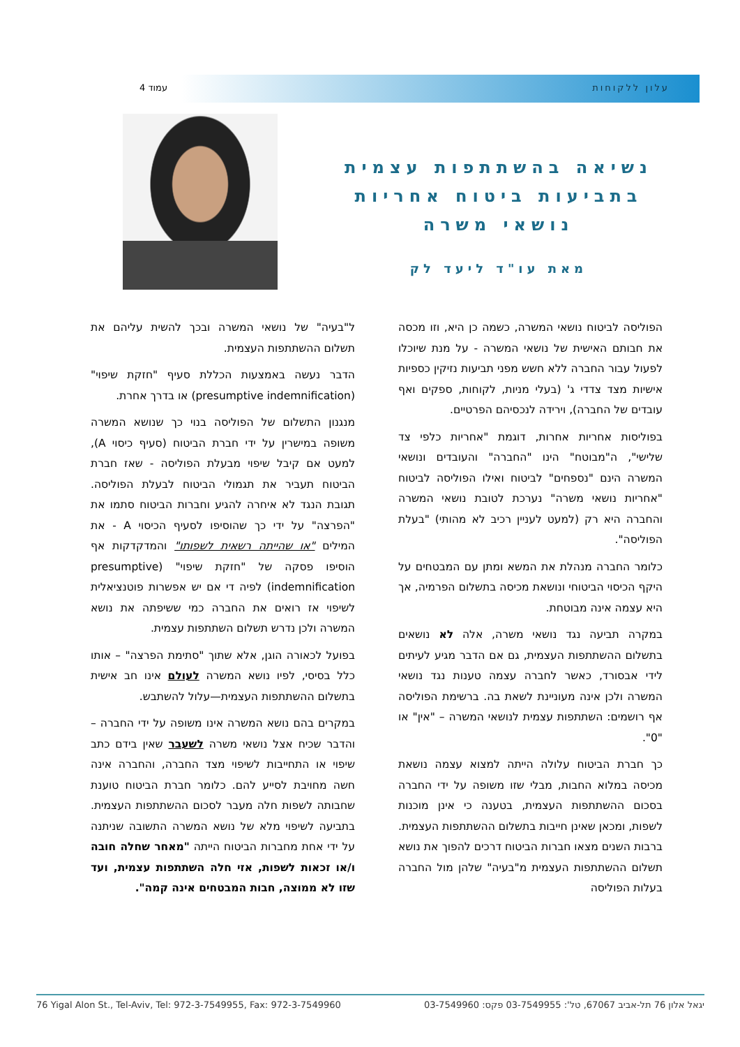עלון ללקוחות עמוד 4
נשיאה בהשתתפות עצמית בתביעות ביטוח אחריות נושאי משרה
מאת עו"ד ליעד לק
הפוליסה לביטוח נושאי המשרה, כשמה כן היא, וזו מכסה את חבותם האישית של נושאי המשרה - על מנת שיוכלו לפעול עבור החברה ללא חשש מפני תביעות נזיקין כספיות אישיות מצד צדדי ג' (בעלי מניות, לקוחות, ספקים ואף עובדים של החברה), וירידה לנכסיהם הפרטיים.
בפוליסות אחריות אחרות, דוגמת "אחריות כלפי צד שלישי", ה"מבוטח" הינו "החברה" והעובדים ונושאי המשרה הינם "נספחים" לביטוח ואילו הפוליסה לביטוח "אחריות נושאי משרה" נערכת לטובת נושאי המשרה והחברה היא רק (למעט לעניין רכיב לא מהותי) "בעלת הפוליסה".
כלומר החברה מנהלת את המשא ומתן עם המבטחים על היקף הכיסוי הביטוחי ונושאת מכיסה בתשלום הפרמיה, אך היא עצמה אינה מבוטחת.
במקרה תביעה נגד נושאי משרה, אלה לא נושאים בתשלום ההשתתפות העצמית, גם אם הדבר מגיע לעיתים לידי אבסורד, כאשר לחברה עצמה טענות נגד נושאי המשרה ולכן אינה מעוניינת לשאת בה. ברשימת הפוליסה אף רושמים: השתתפות עצמית לנושאי המשרה – "אין" או "0".
כך חברת הביטוח עלולה הייתה למצוא עצמה נושאת מכיסה במלוא החבות, מבלי שזו משופה על ידי החברה בסכום ההשתתפות העצמית, בטענה כי אינן מוכנות לשפות, ומכאן שאינן חייבות בתשלום ההשתתפות העצמית. ברבות השנים מצאו חברות הביטוח דרכים להפוך את נושא תשלום ההשתתפות העצמית מ"בעיה" שלהן מול החברה בעלות הפוליסה
ל"בעיה" של נושאי המשרה ובכך להשית עליהם את תשלום ההשתתפות העצמית.
הדבר נעשה באמצעות הכללת סעיף "חזקת שיפוי" (presumptive indemnification) או בדרך אחרת.
מנגנון התשלום של הפוליסה בנוי כך שנושא המשרה משופה במישרין על ידי חברת הביטוח (סעיף כיסוי A), למעט אם קיבל שיפוי מבעלת הפוליסה - שאז חברת הביטוח תעביר את תגמולי הביטוח לבעלת הפוליסה. תגובת הנגד לא איחרה להגיע וחברות הביטוח סתמו את "הפרצה" על ידי כך שהוסיפו לסעיף הכיסוי A - את המילים "או שהייתה רשאית לשפותו" והמדקדקות אף הוסיפו פסקה של "חזקת שיפוי" (presumptive indemnification) לפיה די אם יש אפשרות פוטנציאלית לשיפוי אז רואים את החברה כמי ששיפתה את נושא המשרה ולכן נדרש תשלום השתתפות עצמית.
בפועל לכאורה הוגן, אלא שתוך "סתימת הפרצה" – אותו כלל בסיסי, לפיו נושא המשרה לעולם אינו חב אישית בתשלום ההשתתפות העצמית—עלול להשתבש.
במקרים בהם נושא המשרה אינו משופה על ידי החברה – והדבר שכיח אצל נושאי משרה לשעבר שאין בידם כתב שיפוי או התחייבות לשיפוי מצד החברה, והחברה אינה חשה מחויבת לסייע להם. כלומר חברת הביטוח טוענת שחבותה לשפות חלה מעבר לסכום ההשתתפות העצמית. בתביעה לשיפוי מלא של נושא המשרה התשובה שניתנה על ידי אחת מחברות הביטוח הייתה "מאחר שחלה חובה ו/או זכאות לשפות, אזי חלה השתתפות עצמית, ועד שזו לא ממוצה, חבות המבטחים אינה קמה".
76 Yigal Alon St., Tel-Aviv, Tel: 972-3-7549955, Fax: 972-3-7549960 יגאל אלון 76 תל-אביב 67067, טל': 03-7549955 פקס: 03-7549960